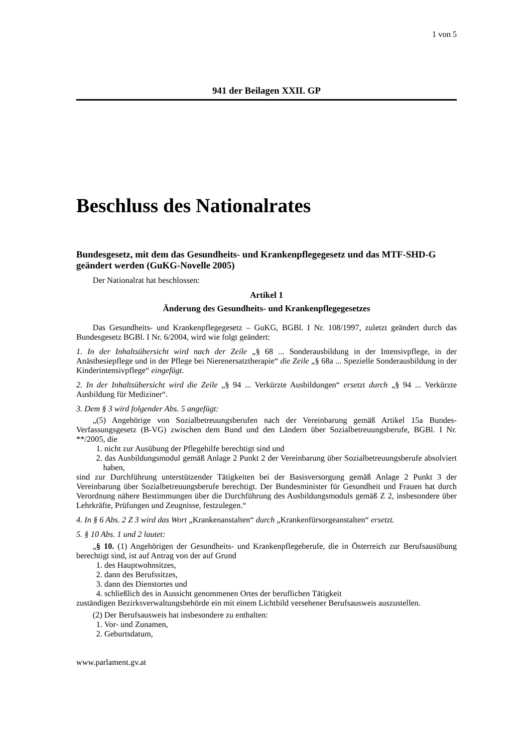1 von 5
941 der Beilagen XXII. GP
Beschluss des Nationalrates
Bundesgesetz, mit dem das Gesundheits- und Krankenpflegegesetz und das MTF-SHD-G geändert werden (GuKG-Novelle 2005)
Der Nationalrat hat beschlossen:
Artikel 1
Änderung des Gesundheits- und Krankenpflegegesetzes
Das Gesundheits- und Krankenpflegegesetz – GuKG, BGBl. I Nr. 108/1997, zuletzt geändert durch das Bundesgesetz BGBl. I Nr. 6/2004, wird wie folgt geändert:
1. In der Inhaltsübersicht wird nach der Zeile „§ 68 ... Sonderausbildung in der Intensivpflege, in der Anästhesiepflege und in der Pflege bei Nierenersatztherapie“ die Zeile „§ 68a ... Spezielle Sonderausbildung in der Kinderintensivpflege“ eingefügt.
2. In der Inhaltsübersicht wird die Zeile „§ 94 ... Verkürzte Ausbildungen“ ersetzt durch „§ 94 ... Verkürzte Ausbildung für Mediziner“.
3. Dem § 3 wird folgender Abs. 5 angefügt:
„(5) Angehörige von Sozialbetreuungsberufen nach der Vereinbarung gemäß Artikel 15a Bundes-Verfassungsgesetz (B-VG) zwischen dem Bund und den Ländern über Sozialbetreuungsberufe, BGBl. I Nr. **/2005, die
1. nicht zur Ausübung der Pflegehilfe berechtigt sind und
2. das Ausbildungsmodul gemäß Anlage 2 Punkt 2 der Vereinbarung über Sozialbetreuungsberufe absolviert haben,
sind zur Durchführung unterstützender Tätigkeiten bei der Basisversorgung gemäß Anlage 2 Punkt 3 der Vereinbarung über Sozialbetreuungsberufe berechtigt. Der Bundesminister für Gesundheit und Frauen hat durch Verordnung nähere Bestimmungen über die Durchführung des Ausbildungsmoduls gemäß Z 2, insbesondere über Lehrkräfte, Prüfungen und Zeugnisse, festzulegen.“
4. In § 6 Abs. 2 Z 3 wird das Wort „Krankenanstalten“ durch „Krankenfürsorgeanstalten“ ersetzt.
5. § 10 Abs. 1 und 2 lautet:
„§ 10. (1) Angehörigen der Gesundheits- und Krankenpflegeberufe, die in Österreich zur Berufsausübung berechtigt sind, ist auf Antrag von der auf Grund
1. des Hauptwohnsitzes,
2. dann des Berufssitzes,
3. dann des Dienstortes und
4. schließlich des in Aussicht genommenen Ortes der beruflichen Tätigkeit
zuständigen Bezirksverwaltungsbehörde ein mit einem Lichtbild versehener Berufsausweis auszustellen.
(2) Der Berufsausweis hat insbesondere zu enthalten:
1. Vor- und Zunamen,
2. Geburtsdatum,
www.parlament.gv.at